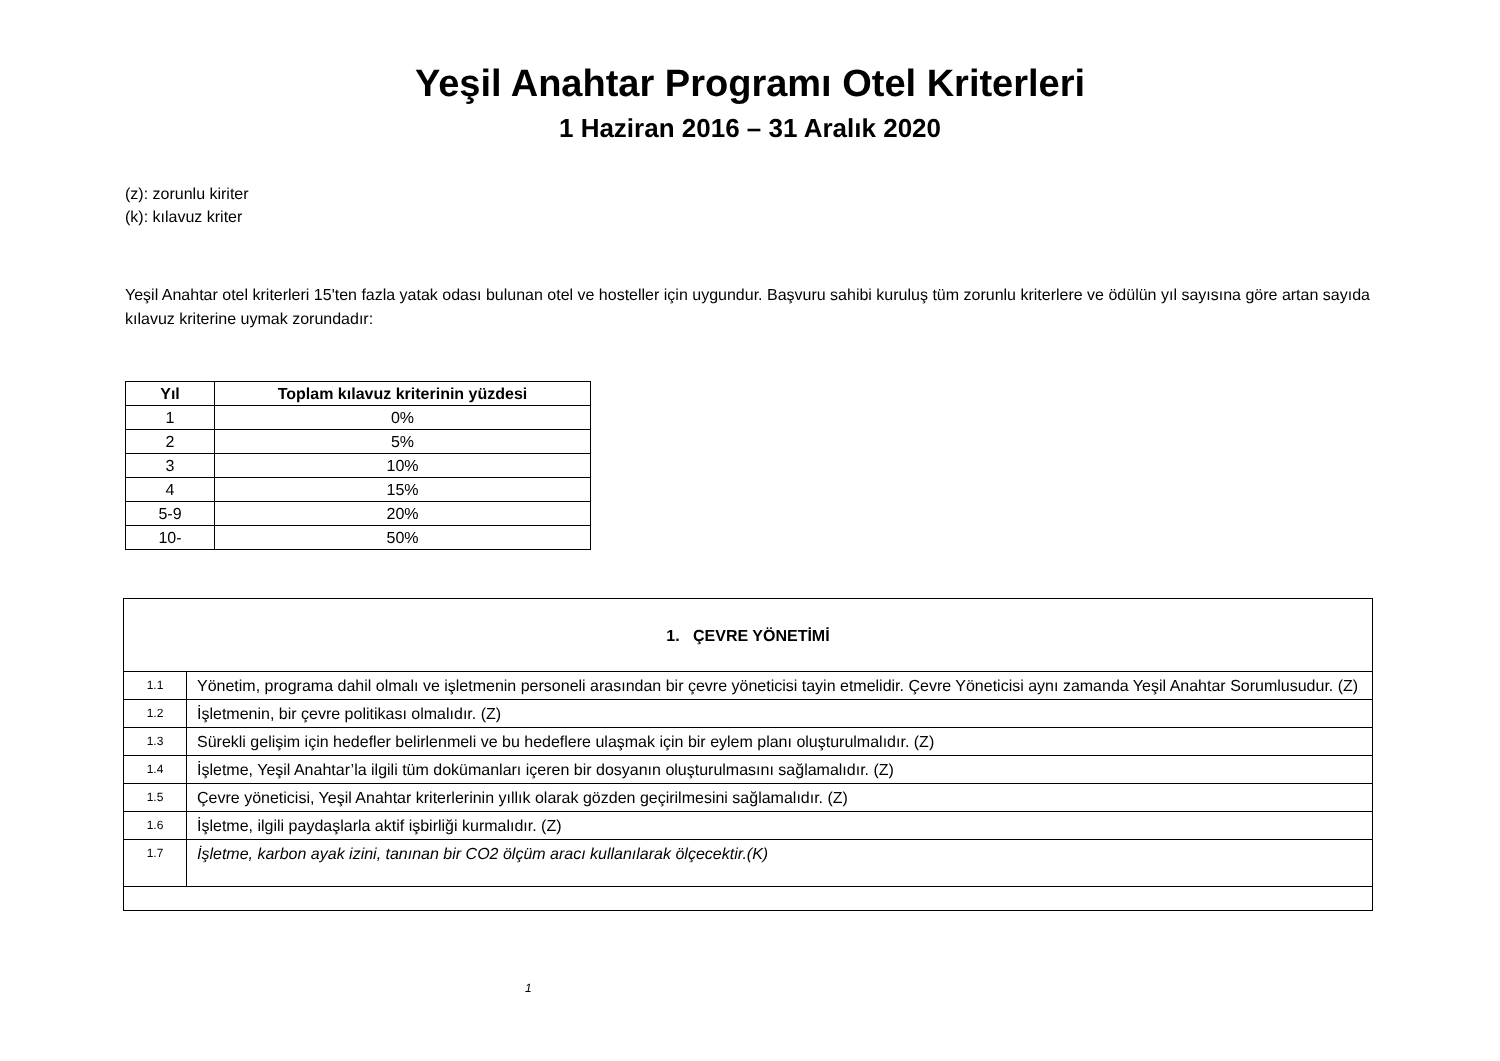Yeşil Anahtar Programı Otel Kriterleri
1 Haziran 2016 – 31 Aralık 2020
(z): zorunlu kiriter
(k): kılavuz kriter
Yeşil Anahtar otel kriterleri 15'ten fazla yatak odası bulunan otel ve hosteller için uygundur. Başvuru sahibi kuruluş tüm zorunlu kriterlere ve ödülün yıl sayısına göre artan sayıda kılavuz kriterine uymak zorundadır:
| Yıl | Toplam kılavuz kriterinin yüzdesi |
| --- | --- |
| 1 | 0% |
| 2 | 5% |
| 3 | 10% |
| 4 | 15% |
| 5-9 | 20% |
| 10- | 50% |
| 1. ÇEVRE YÖNETİMİ | |
| 1.1 | Yönetim, programa dahil olmalı ve işletmenin personeli arasından bir çevre yöneticisi tayin etmelidir. Çevre Yöneticisi aynı zamanda Yeşil Anahtar Sorumlusudur. (Z) |
| 1.2 | İşletmenin, bir çevre politikası olmalıdır. (Z) |
| 1.3 | Sürekli gelişim için hedefler belirlenmeli ve bu hedeflere ulaşmak için bir eylem planı oluşturulmalıdır. (Z) |
| 1.4 | İşletme, Yeşil Anahtar’la ilgili tüm dokümanları içeren bir dosyanın oluşturulmasını sağlamalıdır. (Z) |
| 1.5 | Çevre yöneticisi, Yeşil Anahtar kriterlerinin yıllık olarak gözden geçirilmesini sağlamalıdır. (Z) |
| 1.6 | İşletme, ilgili paydaşlarla aktif işbirliği kurmalıdır. (Z) |
| 1.7 | İşletme, karbon ayak izini, tanınan bir CO2 ölçüm aracı kullanılarak ölçecektir.(K) |
1